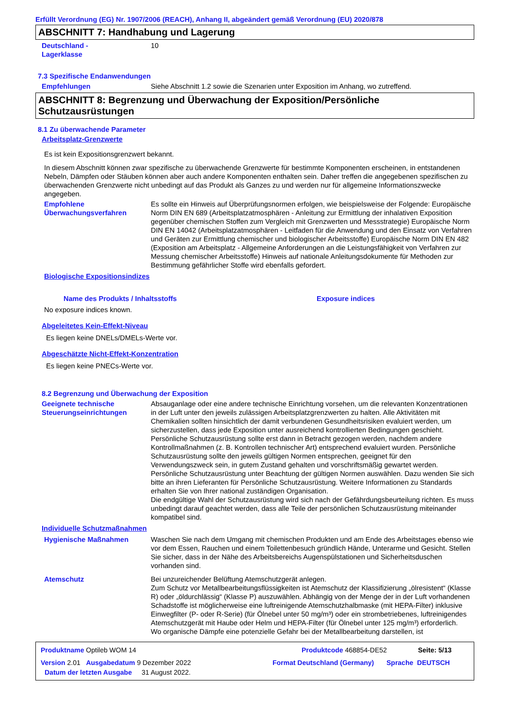Erfüllt Verordnung (EG) Nr. 1907/2006 (REACH), Anhang II, abgeändert gemäß Verordnung (EU) 2020/878
ABSCHNITT 7: Handhabung und Lagerung
Deutschland -
Lagerklasse
10
7.3 Spezifische Endanwendungen
Empfehlungen Siehe Abschnitt 1.2 sowie die Szenarien unter Exposition im Anhang, wo zutreffend.
ABSCHNITT 8: Begrenzung und Überwachung der Exposition/Persönliche Schutzausrüstungen
8.1 Zu überwachende Parameter
Arbeitsplatz-Grenzwerte
Es ist kein Expositionsgrenzwert bekannt.
In diesem Abschnitt können zwar spezifische zu überwachende Grenzwerte für bestimmte Komponenten erscheinen, in entstandenen Nebeln, Dämpfen oder Stäuben können aber auch andere Komponenten enthalten sein. Daher treffen die angegebenen spezifischen zu überwachenden Grenzwerte nicht unbedingt auf das Produkt als Ganzes zu und werden nur für allgemeine Informationszwecke angegeben.
Empfohlene Überwachungsverfahren
Es sollte ein Hinweis auf Überprüfungsnormen erfolgen, wie beispielsweise der Folgende: Europäische Norm DIN EN 689 (Arbeitsplatzatmosphären - Anleitung zur Ermittlung der inhalativen Exposition gegenüber chemischen Stoffen zum Vergleich mit Grenzwerten und Messstrategie) Europäische Norm DIN EN 14042 (Arbeitsplatzatmosphären - Leitfaden für die Anwendung und den Einsatz von Verfahren und Geräten zur Ermittlung chemischer und biologischer Arbeitsstoffe) Europäische Norm DIN EN 482 (Exposition am Arbeitsplatz - Allgemeine Anforderungen an die Leistungsfähigkeit von Verfahren zur Messung chemischer Arbeitsstoffe) Hinweis auf nationale Anleitungsdokumente für Methoden zur Bestimmung gefährlicher Stoffe wird ebenfalls gefordert.
Biologische Expositionsindizes
Name des Produkts / Inhaltsstoffs Exposure indices
No exposure indices known.
Abgeleitetes Kein-Effekt-Niveau
Es liegen keine DNELs/DMELs-Werte vor.
Abgeschätzte Nicht-Effekt-Konzentration
Es liegen keine PNECs-Werte vor.
8.2 Begrenzung und Überwachung der Exposition
Geeignete technische Steuerungseinrichtungen
Absauganlage oder eine andere technische Einrichtung vorsehen, um die relevanten Konzentrationen in der Luft unter den jeweils zulässigen Arbeitsplatzgrenzwerten zu halten. Alle Aktivitäten mit Chemikalien sollten hinsichtlich der damit verbundenen Gesundheitsrisiken evaluiert werden, um sicherzustellen, dass jede Exposition unter ausreichend kontrollierten Bedingungen geschieht. Persönliche Schutzausrüstung sollte erst dann in Betracht gezogen werden, nachdem andere Kontrollmaßnahmen (z. B. Kontrollen technischer Art) entsprechend evaluiert wurden. Persönliche Schutzausrüstung sollte den jeweils gültigen Normen entsprechen, geeignet für den Verwendungszweck sein, in gutem Zustand gehalten und vorschriftsmäßig gewartet werden. Persönliche Schutzausrüstung unter Beachtung der gültigen Normen auswählen. Dazu wenden Sie sich bitte an ihren Lieferanten für Persönliche Schutzausrüstung. Weitere Informationen zu Standards erhalten Sie von Ihrer national zuständigen Organisation.
Die endgültige Wahl der Schutzausrüstung wird sich nach der Gefährdungsbeurteilung richten. Es muss unbedingt darauf geachtet werden, dass alle Teile der persönlichen Schutzausrüstung miteinander kompatibel sind.
Individuelle Schutzmaßnahmen
Hygienische Maßnahmen Waschen Sie nach dem Umgang mit chemischen Produkten und am Ende des Arbeitstages ebenso wie vor dem Essen, Rauchen und einem Toilettenbesuch gründlich Hände, Unterarme und Gesicht. Stellen Sie sicher, dass in der Nähe des Arbeitsbereichs Augenspülstationen und Sicherheitsduschen vorhanden sind.
Atemschutz Bei unzureichender Belüftung Atemschutzgerät anlegen.
Zum Schutz vor Metallbearbeitungsflüssigkeiten ist Atemschutz der Klassifizierung „ölresistent“ (Klasse R) oder „öldurchlässig“ (Klasse P) auszuwählen. Abhängig von der Menge der in der Luft vorhandenen Schadstoffe ist möglicherweise eine luftreinigende Atemschutzhalbmaske (mit HEPA-Filter) inklusive Einwegfilter (P- oder R-Serie) (für Ölnebel unter 50 mg/m³) oder ein strombetriebenes, luftreinigendes Atemschutzgerät mit Haube oder Helm und HEPA-Filter (für Ölnebel unter 125 mg/m³) erforderlich.
Wo organische Dämpfe eine potenzielle Gefahr bei der Metallbearbeitung darstellen, ist
Produktname Optileb WOM 14 Produktcode 468854-DE52 Seite: 5/13
Version 2.01 Ausgabedatum 9 Dezember 2022 Format Deutschland (Germany)
Sprache DEUTSCH
Datum der letzten Ausgabe
31 August 2022.